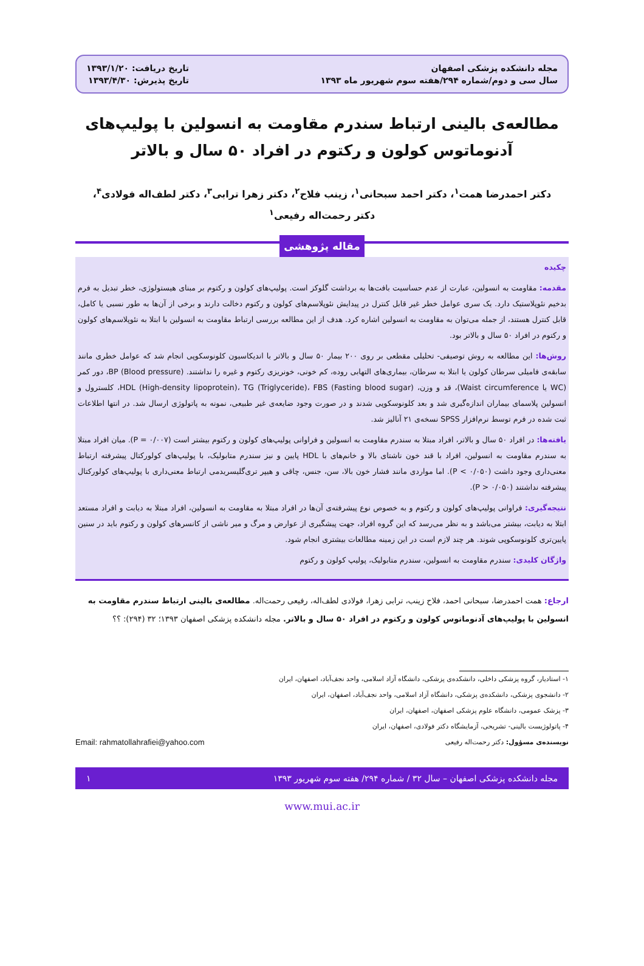مجله دانشکده پزشکی اصفهان
سال سی و دوم/شماره ۲۹۴/هفته سوم شهریور ماه ۱۳۹۳
تاریخ دریافت: ۱۳۹۳/۱/۲۰
تاریخ پذیرش: ۱۳۹۳/۴/۳۰
مطالعه‌ی بالینی ارتباط سندرم مقاومت به انسولین با پولیپ‌های آدنوماتوس کولون و رکتوم در افراد ۵۰ سال و بالاتر
دکتر احمدرضا همت<sup>۱</sup>، دکتر احمد سبحانی<sup>۱</sup>، زینب فلاح<sup>۲</sup>، دکتر زهرا ترابی<sup>۳</sup>، دکتر لطف‌اله فولادی<sup>۴</sup>،
دکتر رحمت‌اله رفیعی<sup>۱</sup>
مقاله پژوهشی
چکیده
مقدمه: مقاومت به انسولین، عبارت از عدم حساسیت بافت‌ها به برداشت گلوکز است. پولیپ‌های کولون و رکتوم بر مبنای هیستولوژی، خطر تبدیل به فرم بدخیم نئوپلاستیک دارد. یک سری عوامل خطر غیر قابل کنترل در پیدایش نئوپلاسم‌های کولون و رکتوم دخالت دارند و برخی از آن‌ها به طور نسبی یا کامل، قابل کنترل هستند، از جمله می‌توان به مقاومت به انسولین اشاره کرد. هدف از این مطالعه بررسی ارتباط مقاومت به انسولین با ابتلا به نئوپلاسم‌های کولون و رکتوم در افراد ۵۰ سال و بالاتر بود.
روش‌ها: این مطالعه به روش توصیفی- تحلیلی مقطعی بر روی ۲۰۰ بیمار ۵۰ سال و بالاتر با اندیکاسیون کلونوسکوپی انجام شد که عوامل خطری مانند سابقه‌ی فامیلی سرطان کولون یا ابتلا به سرطان، بیماری‌های التهابی روده، کم خونی، خونریزی رکتوم و غیره را نداشتند. BP (Blood pressure)، دور کمر (WC یا Waist circumference)، قد و وزن، HDL (High-density lipoprotein)، TG (Triglyceride)، FBS (Fasting blood sugar)، کلسترول و انسولین پلاسمای بیماران اندازه‌گیری شد و بعد کلونوسکوپی شدند و در صورت وجود ضایعه‌ی غیر طبیعی، نمونه به پاتولوژی ارسال شد. در انتها اطلاعات ثبت شده در فرم توسط نرم‌افزار SPSS نسخه‌ی ۲۱ آنالیز شد.
یافته‌ها: در افراد ۵۰ سال و بالاتر، افراد مبتلا به سندرم مقاومت به انسولین و فراوانی پولیپ‌های کولون و رکتوم بیشتر است (P = ۰/۰۰۷). میان افراد مبتلا به سندرم مقاومت به انسولین، افراد با قند خون ناشتای بالا و خانم‌های با HDL پایین و نیز سندرم متابولیک، با پولیپ‌های کولورکتال پیشرفته ارتباط معنی‌داری وجود داشت (P < ۰/۰۵۰). اما مواردی مانند فشار خون بالا، سن، جنس، چاقی و هیپر تری‌گلیسریدمی ارتباط معنی‌داری با پولیپ‌های کولورکتال پیشرفته نداشتند (P > ۰/۰۵۰).
نتیجه‌گیری: فراوانی پولیپ‌های کولون و رکتوم و به خصوص نوع پیشرفته‌ی آن‌ها در افراد مبتلا به مقاومت به انسولین، افراد مبتلا به دیابت و افراد مستعد ابتلا به دیابت، بیشتر می‌باشد و به نظر می‌رسد که این گروه افراد، جهت پیشگیری از عوارض و مرگ و میر ناشی از کانسرهای کولون و رکتوم باید در سنین پایین‌تری کلونوسکوپی شوند. هر چند لازم است در این زمینه مطالعات بیشتری انجام شود.
واژگان کلیدی: سندرم مقاومت به انسولین، سندرم متابولیک، پولیپ کولون و رکتوم
ارجاع: همت احمدرضا، سبحانی احمد، فلاح زینب، ترابی زهرا، فولادی لطف‌اله، رفیعی رحمت‌اله. مطالعه‌ی بالینی ارتباط سندرم مقاومت به انسولین با پولیپ‌های آدنوماتوس کولون و رکتوم در افراد ۵۰ سال و بالاتر. مجله دانشکده پزشکی اصفهان ۱۳۹۳؛ ۳۲ (۲۹۴): ؟؟
۱- استادیار، گروه پزشکی داخلی، دانشکده‌ی پزشکی، دانشگاه آزاد اسلامی، واحد نجف‌آباد، اصفهان، ایران
۲- دانشجوی پزشکی، دانشکده‌ی پزشکی، دانشگاه آزاد اسلامی، واحد نجف‌آباد، اصفهان، ایران
۳- پزشک عمومی، دانشگاه علوم پزشکی اصفهان، اصفهان، ایران
۴- پاتولوژیست بالینی- تشریحی، آزمایشگاه دکتر فولادی، اصفهان، ایران
نویسنده‌ی مسؤول: دکتر رحمت‌اله رفیعی Email: rahmatollahrafiei@yahoo.com
مجله دانشکده پزشکی اصفهان – سال ۳۲ / شماره ۲۹۴/ هفته سوم شهریور ۱۳۹۳ ۱
www.mui.ac.ir